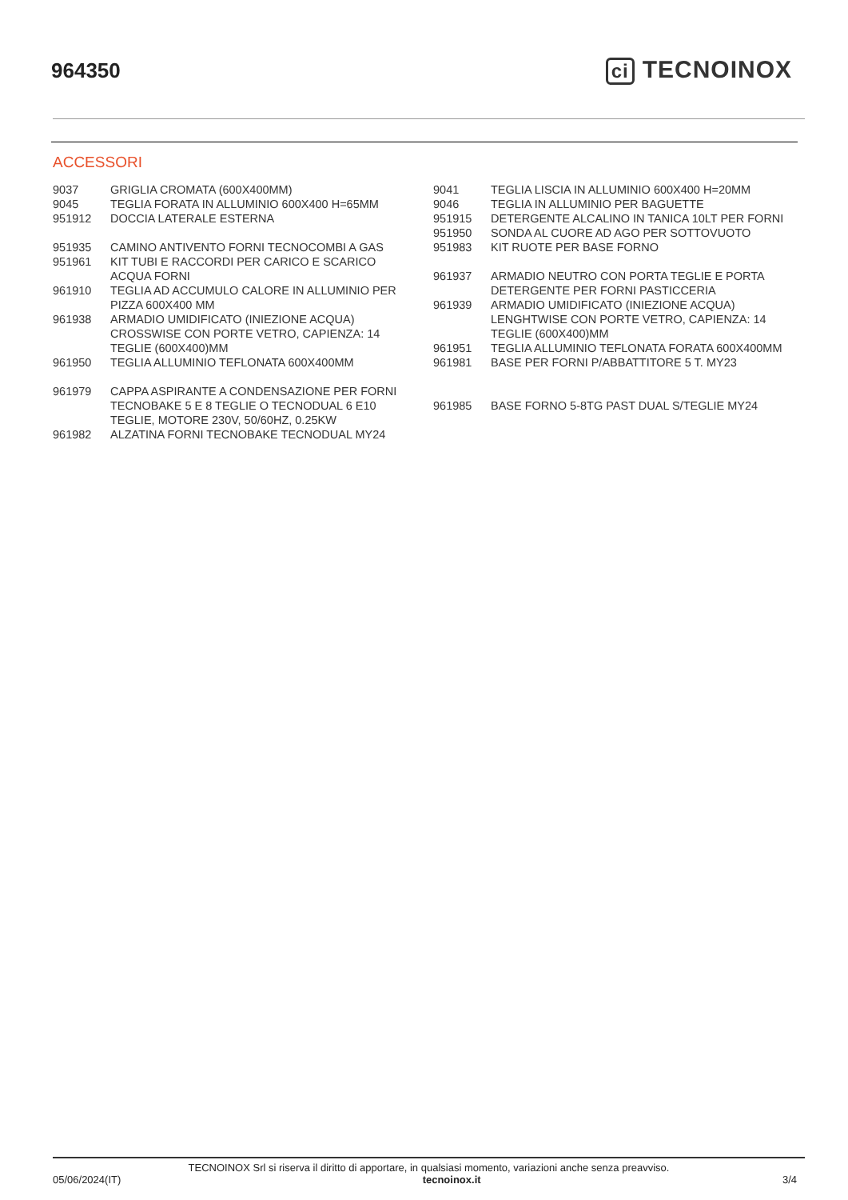964350 ci TECNOINOX
ACCESSORI
| 9037 | GRIGLIA CROMATA (600X400MM) |
| 9045 | TEGLIA FORATA IN ALLUMINIO 600X400 H=65MM |
| 951912 | DOCCIA LATERALE ESTERNA |
| 951935 | CAMINO ANTIVENTO FORNI TECNOCOMBI A GAS |
| 951961 | KIT TUBI E RACCORDI PER CARICO E SCARICO ACQUA FORNI |
| 961910 | TEGLIA AD ACCUMULO CALORE IN ALLUMINIO PER PIZZA 600X400 MM |
| 961938 | ARMADIO UMIDIFICATO (INIEZIONE ACQUA) CROSSWISE CON PORTE VETRO, CAPIENZA: 14 TEGLIE (600X400)MM |
| 961950 | TEGLIA ALLUMINIO TEFLONATA 600X400MM |
| 961979 | CAPPA ASPIRANTE A CONDENSAZIONE PER FORNI TECNOBAKE 5 E 8 TEGLIE O TECNODUAL 6 E10 TEGLIE, MOTORE 230V, 50/60HZ, 0.25KW |
| 961982 | ALZATINA FORNI TECNOBAKE TECNODUAL MY24 |
| 9041 | TEGLIA LISCIA IN ALLUMINIO 600X400 H=20MM |
| 9046 | TEGLIA IN ALLUMINIO PER BAGUETTE |
| 951915 | DETERGENTE ALCALINO IN TANICA 10LT PER FORNI |
| 951950 | SONDA AL CUORE AD AGO PER SOTTOVUOTO |
| 951983 | KIT RUOTE PER BASE FORNO |
| 961937 | ARMADIO NEUTRO CON PORTA TEGLIE E PORTA DETERGENTE PER FORNI PASTICCERIA |
| 961939 | ARMADIO UMIDIFICATO (INIEZIONE ACQUA) LENGHTWISE CON PORTE VETRO, CAPIENZA: 14 TEGLIE (600X400)MM |
| 961951 | TEGLIA ALLUMINIO TEFLONATA FORATA 600X400MM |
| 961981 | BASE PER FORNI P/ABBATTITORE 5 T. MY23 |
| 961985 | BASE FORNO 5-8TG PAST DUAL S/TEGLIE MY24 |
TECNOINOX Srl si riserva il diritto di apportare, in qualsiasi momento, variazioni anche senza preavviso.
05/06/2024(IT) tecnoinox.it 3/4